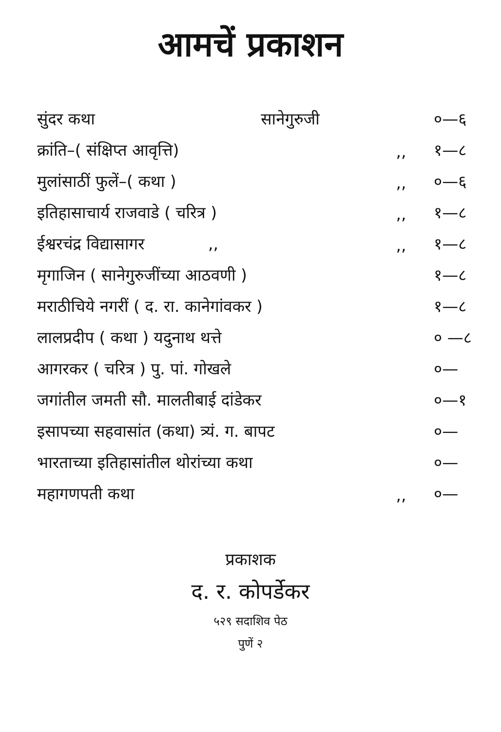आमचें प्रकाशन
| सुंदर कथा सानेगुरुजी | | ०—६ |
| क्रांति–( संक्षिप्त आवृत्ति) | ,, | १—८ |
| मुलांसाठीं फुलें–( कथा ) | ,, | ०—६ |
| इतिहासाचार्य राजवाडे ( चरित्र ) | ,, | १—८ |
| ईश्वरचंद्र विद्यासागर ,, | ,, | १—८ |
| मृगाजिन ( सानेगुरुजींच्या आठवणी ) | | १—८ |
| मराठीचिये नगरीं ( द. रा. कानेगांवकर ) | | १—८ |
| लालप्रदीप ( कथा ) यदुनाथ थत्ते | | ० —८ |
| आगरकर ( चरित्र ) पु. पां. गोखले | | ०— |
| जगांतील जमती सौ. मालतीबाई दांडेकर | | ०—१ |
| इसापच्या सहवासांत (कथा) त्र्यं. ग. बापट | | ०— |
| भारताच्या इतिहासांतील थोरांच्या कथा | | ०— |
| महागणपती कथा | ,, | ०— |
प्रकाशक
द. र. कोपर्डेकर
५२९ सदाशिव पेठ
पुणें २